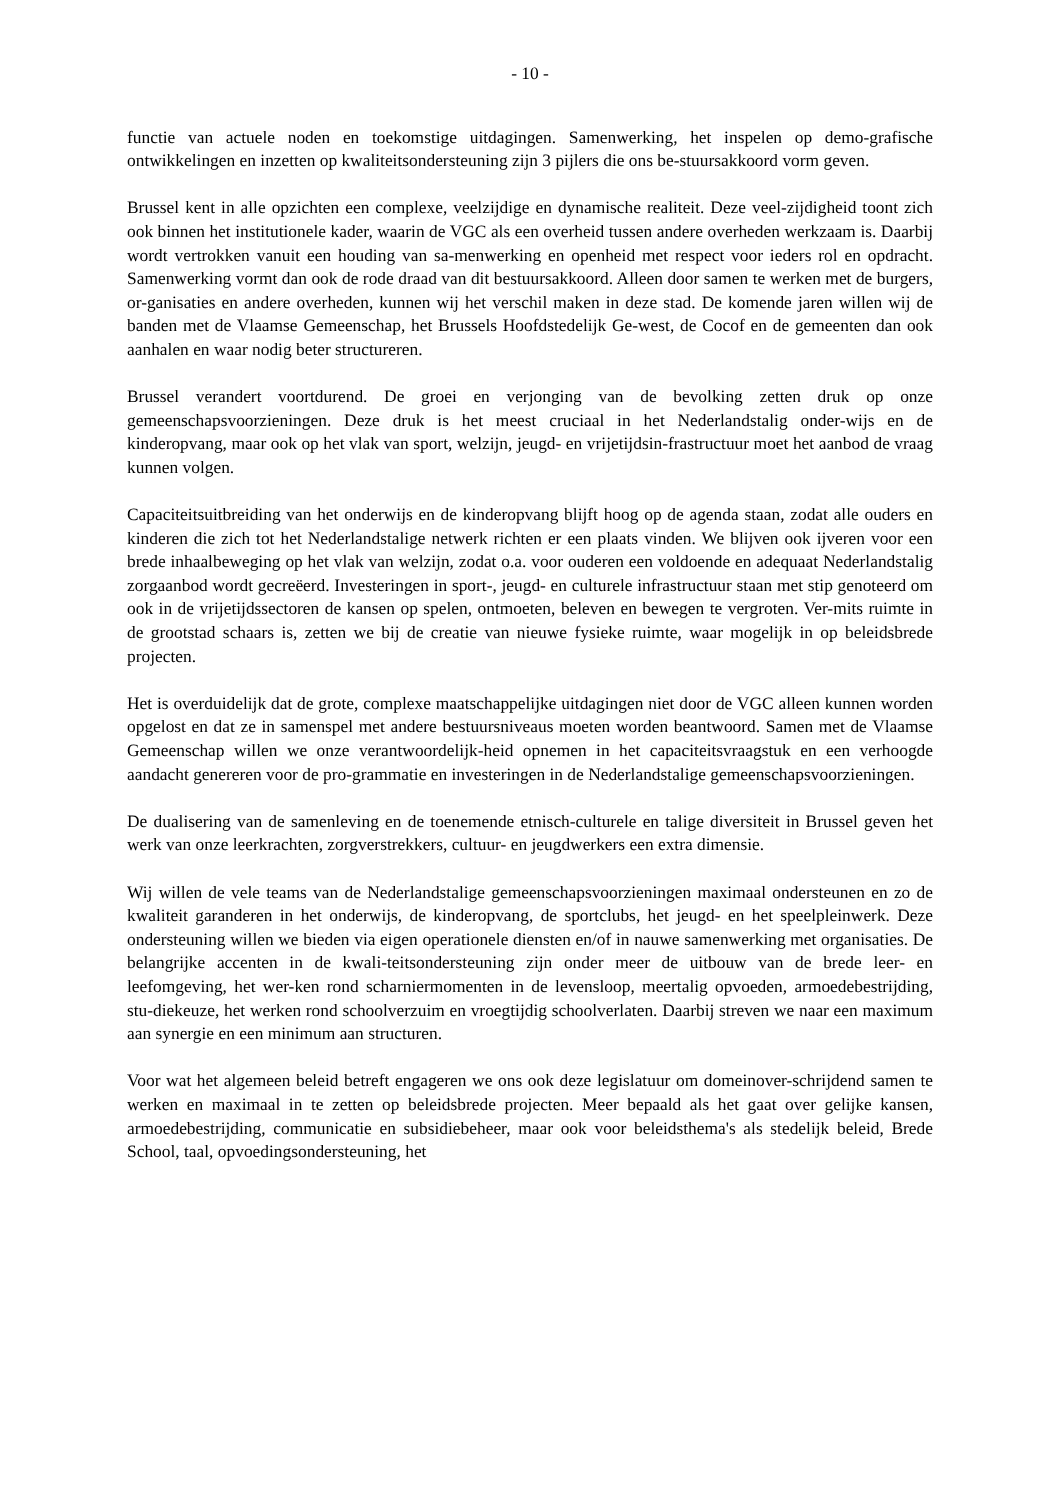- 10 -
functie van actuele noden en toekomstige uitdagingen. Samenwerking, het inspelen op demo-grafische ontwikkelingen en inzetten op kwaliteitsondersteuning zijn 3 pijlers die ons be-stuursakkoord vorm geven.
Brussel kent in alle opzichten een complexe, veelzijdige en dynamische realiteit. Deze veel-zijdigheid toont zich ook binnen het institutionele kader, waarin de VGC als een overheid tussen andere overheden werkzaam is. Daarbij wordt vertrokken vanuit een houding van sa-menwerking en openheid met respect voor ieders rol en opdracht. Samenwerking vormt dan ook de rode draad van dit bestuursakkoord. Alleen door samen te werken met de burgers, or-ganisaties en andere overheden, kunnen wij het verschil maken in deze stad. De komende jaren willen wij de banden met de Vlaamse Gemeenschap, het Brussels Hoofdstedelijk Ge-west, de Cocof en de gemeenten dan ook aanhalen en waar nodig beter structureren.
Brussel verandert voortdurend. De groei en verjonging van de bevolking zetten druk op onze gemeenschapsvoorzieningen. Deze druk is het meest cruciaal in het Nederlandstalig onder-wijs en de kinderopvang, maar ook op het vlak van sport, welzijn, jeugd- en vrijetijdsin-frastructuur moet het aanbod de vraag kunnen volgen.
Capaciteitsuitbreiding van het onderwijs en de kinderopvang blijft hoog op de agenda staan, zodat alle ouders en kinderen die zich tot het Nederlandstalige netwerk richten er een plaats vinden. We blijven ook ijveren voor een brede inhaalbeweging op het vlak van welzijn, zodat o.a. voor ouderen een voldoende en adequaat Nederlandstalig zorgaanbod wordt gecreëerd. Investeringen in sport-, jeugd- en culturele infrastructuur staan met stip genoteerd om ook in de vrijetijdssectoren de kansen op spelen, ontmoeten, beleven en bewegen te vergroten. Ver-mits ruimte in de grootstad schaars is, zetten we bij de creatie van nieuwe fysieke ruimte, waar mogelijk in op beleidsbrede projecten.
Het is overduidelijk dat de grote, complexe maatschappelijke uitdagingen niet door de VGC alleen kunnen worden opgelost en dat ze in samenspel met andere bestuursniveaus moeten worden beantwoord. Samen met de Vlaamse Gemeenschap willen we onze verantwoordelijk-heid opnemen in het capaciteitsvraagstuk en een verhoogde aandacht genereren voor de pro-grammatie en investeringen in de Nederlandstalige gemeenschapsvoorzieningen.
De dualisering van de samenleving en de toenemende etnisch-culturele en talige diversiteit in Brussel geven het werk van onze leerkrachten, zorgverstrekkers, cultuur- en jeugdwerkers een extra dimensie.
Wij willen de vele teams van de Nederlandstalige gemeenschapsvoorzieningen maximaal ondersteunen en zo de kwaliteit garanderen in het onderwijs, de kinderopvang, de sportclubs, het jeugd- en het speelpleinwerk. Deze ondersteuning willen we bieden via eigen operationele diensten en/of in nauwe samenwerking met organisaties. De belangrijke accenten in de kwali-teitsondersteuning zijn onder meer de uitbouw van de brede leer- en leefomgeving, het wer-ken rond scharniermomenten in de levensloop, meertalig opvoeden, armoedebestrijding, stu-diekeuze, het werken rond schoolverzuim en vroegtijdig schoolverlaten. Daarbij streven we naar een maximum aan synergie en een minimum aan structuren.
Voor wat het algemeen beleid betreft engageren we ons ook deze legislatuur om domeinover-schrijdend samen te werken en maximaal in te zetten op beleidsbrede projecten. Meer bepaald als het gaat over gelijke kansen, armoedebestrijding, communicatie en subsidiebeheer, maar ook voor beleidsthema's als stedelijk beleid, Brede School, taal, opvoedingsondersteuning, het